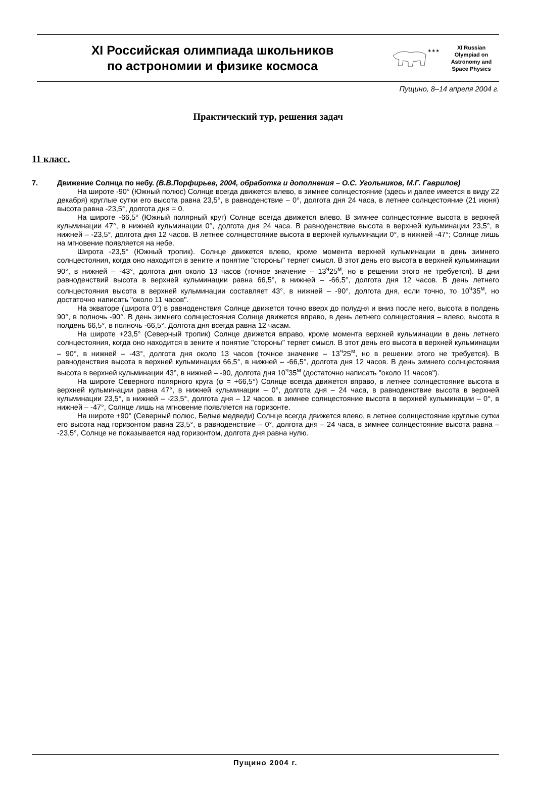XI Российская олимпиада школьников
по астрономии и физике космоса
✶✶✶
XI Russian
Olympiad on
Astronomy and
Space Physics
Пущино, 8–14 апреля 2004 г.
Практический тур, решения задач
11 класс.
7. Движение Солнца по небу. (В.В.Порфирьев, 2004, обработка и дополнения – О.С. Угольников, М.Г. Гаврилов)
На широте -90° (Южный полюс) Солнце всегда движется влево, в зимнее солнцестояние (здесь и далее имеется в виду 22 декабря) круглые сутки его высота равна 23,5°, в равноденствие – 0°, долгота дня 24 часа, в летнее солнцестояние (21 июня) высота равна -23,5°, долгота дня = 0.
На широте -66,5° (Южный полярный круг) Солнце всегда движется влево. В зимнее солнцестояние высота в верхней кульминации 47°, в нижней кульминации 0°, долгота дня 24 часа. В равноденствие высота в верхней кульминации 23,5°, в нижней – -23,5°, долгота дня 12 часов. В летнее солнцестояние высота в верхней кульминации 0°, в нижней -47°; Солнце лишь на мгновение появляется на небе.
Широта -23,5° (Южный тропик). Солнце движется влево, кроме момента верхней кульминации в день зимнего солнцестояния, когда оно находится в зените и понятие "стороны" теряет смысл. В этот день его высота в верхней кульминации 90°, в нижней – -43°, долгота дня около 13 часов (точное значение – 13<sup>ч</sup>25<sup>м</sup>, но в решении этого не требуется). В дни равноденствий высота в верхней кульминации равна 66,5°, в нижней – -66,5°, долгота дня 12 часов. В день летнего солнцестояния высота в верхней кульминации составляет 43°, в нижней – -90°, долгота дня, если точно, то 10<sup>ч</sup>35<sup>м</sup>, но достаточно написать "около 11 часов".
На экваторе (широта 0°) в равноденствия Солнце движется точно вверх до полудня и вниз после него, высота в полдень 90°, в полночь -90°. В день зимнего солнцестояния Солнце движется вправо, в день летнего солнцестояния – влево, высота в полдень 66,5°, в полночь -66,5°. Долгота дня всегда равна 12 часам.
На широте +23,5° (Северный тропик) Солнце движется вправо, кроме момента верхней кульминации в день летнего солнцестояния, когда оно находится в зените и понятие "стороны" теряет смысл. В этот день его высота в верхней кульминации – 90°, в нижней – -43°, долгота дня около 13 часов (точное значение – 13<sup>ч</sup>25<sup>м</sup>, но в решении этого не требуется). В равноденствия высота в верхней кульминации 66,5°, в нижней – -66,5°, долгота дня 12 часов. В день зимнего солнцестояния высота в верхней кульминации 43°, в нижней – -90, долгота дня 10<sup>ч</sup>35<sup>м</sup> (достаточно написать "около 11 часов").
На широте Северного полярного круга (φ = +66,5°) Солнце всегда движется вправо, в летнее солнцестояние высота в верхней кульминации равна 47°, в нижней кульминации – 0°, долгота дня – 24 часа, в равноденствие высота в верхней кульминации 23,5°, в нижней – -23,5°, долгота дня – 12 часов, в зимнее солнцестояние высота в верхней кульминации – 0°, в нижней – -47°, Солнце лишь на мгновение появляется на горизонте.
На широте +90° (Северный полюс, Белые медведи) Солнце всегда движется влево, в летнее солнцестояние круглые сутки его высота над горизонтом равна 23,5°, в равноденствие – 0°, долгота дня – 24 часа, в зимнее солнцестояние высота равна – -23,5°, Солнце не показывается над горизонтом, долгота дня равна нулю.
Пущино 2004 г.